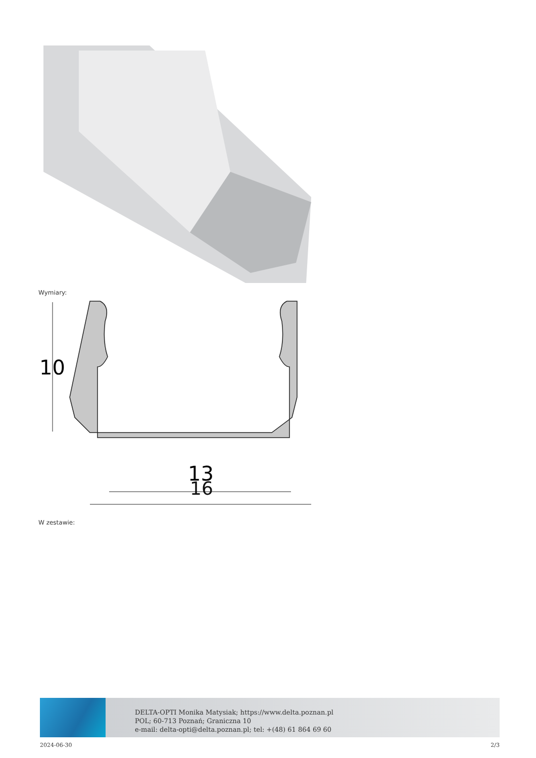Wymiary:
10
13
16
W zestawie:
DELTA-OPTI Monika Matysiak; https://www.delta.poznan.pl
POL; 60-713 Poznań; Graniczna 10
e-mail: delta-opti@delta.poznan.pl; tel: +(48) 61 864 69 60
2024-06-30 2/3